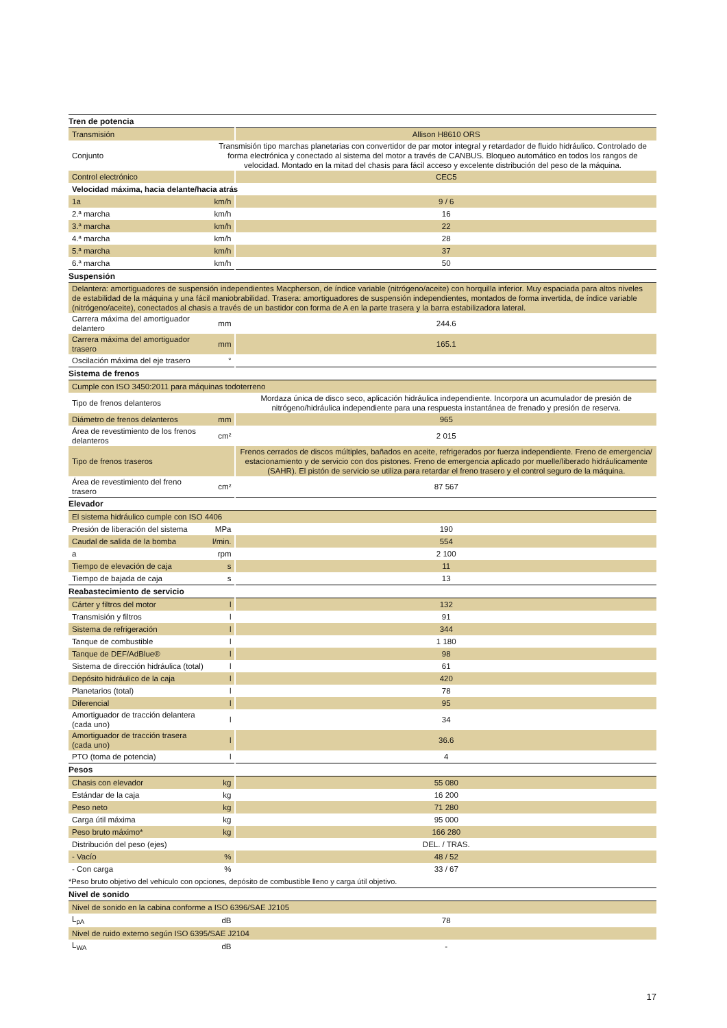| Tren de potencia | | |
| Transmisión | | Allison H8610 ORS |
| Conjunto | Transmisión tipo marchas planetarias con convertidor de par motor integral y retardador de fluido hidráulico. Controlado de forma electrónica y conectado al sistema del motor a través de CANBUS. Bloqueo automático en todos los rangos de velocidad. Montado en la mitad del chasis para fácil acceso y excelente distribución del peso de la máquina. | |
| Control electrónico | | CEC5 |
| Velocidad máxima, hacia delante/hacia atrás | | |
| 1a | km/h | 9 / 6 |
| 2.ª marcha | km/h | 16 |
| 3.ª marcha | km/h | 22 |
| 4.ª marcha | km/h | 28 |
| 5.ª marcha | km/h | 37 |
| 6.ª marcha | km/h | 50 |
| Suspensión | | |
| Delantera: amortiguadores de suspensión independientes Macpherson, de índice variable (nitrógeno/aceite) con horquilla inferior. Muy espaciada para altos niveles de estabilidad de la máquina y una fácil maniobrabilidad. Trasera: amortiguadores de suspensión independientes, montados de forma invertida, de índice variable (nitrógeno/aceite), conectados al chasis a través de un bastidor con forma de A en la parte trasera y la barra estabilizadora lateral. | | |
| Carrera máxima del amortiguador delantero | mm | 244.6 |
| Carrera máxima del amortiguador trasero | mm | 165.1 |
| Oscilación máxima del eje trasero | ° | |
| Sistema de frenos | | |
| Cumple con ISO 3450:2011 para máquinas todoterreno | | |
| Tipo de frenos delanteros | | Mordaza única de disco seco, aplicación hidráulica independiente. Incorpora un acumulador de presión de nitrógeno/hidráulica independiente para una respuesta instantánea de frenado y presión de reserva. |
| Diámetro de frenos delanteros | mm | 965 |
| Área de revestimiento de los frenos delanteros | cm² | 2 015 |
| Tipo de frenos traseros | | Frenos cerrados de discos múltiples, bañados en aceite, refrigerados por fuerza independiente. Freno de emergencia/ estacionamiento y de servicio con dos pistones. Freno de emergencia aplicado por muelle/liberado hidráulicamente (SAHR). El pistón de servicio se utiliza para retardar el freno trasero y el control seguro de la máquina. |
| Área de revestimiento del freno trasero | cm² | 87 567 |
| Elevador | | |
| El sistema hidráulico cumple con ISO 4406 | | |
| Presión de liberación del sistema | MPa | 190 |
| Caudal de salida de la bomba | l/min. | 554 |
| a | rpm | 2 100 |
| Tiempo de elevación de caja | s | 11 |
| Tiempo de bajada de caja | s | 13 |
| Reabastecimiento de servicio | | |
| Cárter y filtros del motor | l | 132 |
| Transmisión y filtros | l | 91 |
| Sistema de refrigeración | l | 344 |
| Tanque de combustible | l | 1 180 |
| Tanque de DEF/AdBlue® | l | 98 |
| Sistema de dirección hidráulica (total) | l | 61 |
| Depósito hidráulico de la caja | l | 420 |
| Planetarios (total) | l | 78 |
| Diferencial | l | 95 |
| Amortiguador de tracción delantera (cada uno) | l | 34 |
| Amortiguador de tracción trasera (cada uno) | l | 36.6 |
| PTO (toma de potencia) | l | 4 |
| Pesos | | |
| Chasis con elevador | kg | 55 080 |
| Estándar de la caja | kg | 16 200 |
| Peso neto | kg | 71 280 |
| Carga útil máxima | kg | 95 000 |
| Peso bruto máximo* | kg | 166 280 |
| Distribución del peso (ejes) | | DEL. / TRAS. |
| - Vacío | % | 48 / 52 |
| - Con carga | % | 33 / 67 |
| *Peso bruto objetivo del vehículo con opciones, depósito de combustible lleno y carga útil objetivo. | | |
| Nivel de sonido | | |
| Nivel de sonido en la cabina conforme a ISO 6396/SAE J2105 | | |
| L<sub>pA</sub> | dB | 78 |
| Nivel de ruido externo según ISO 6395/SAE J2104 | | |
| L<sub>WA</sub> | dB | - |
17